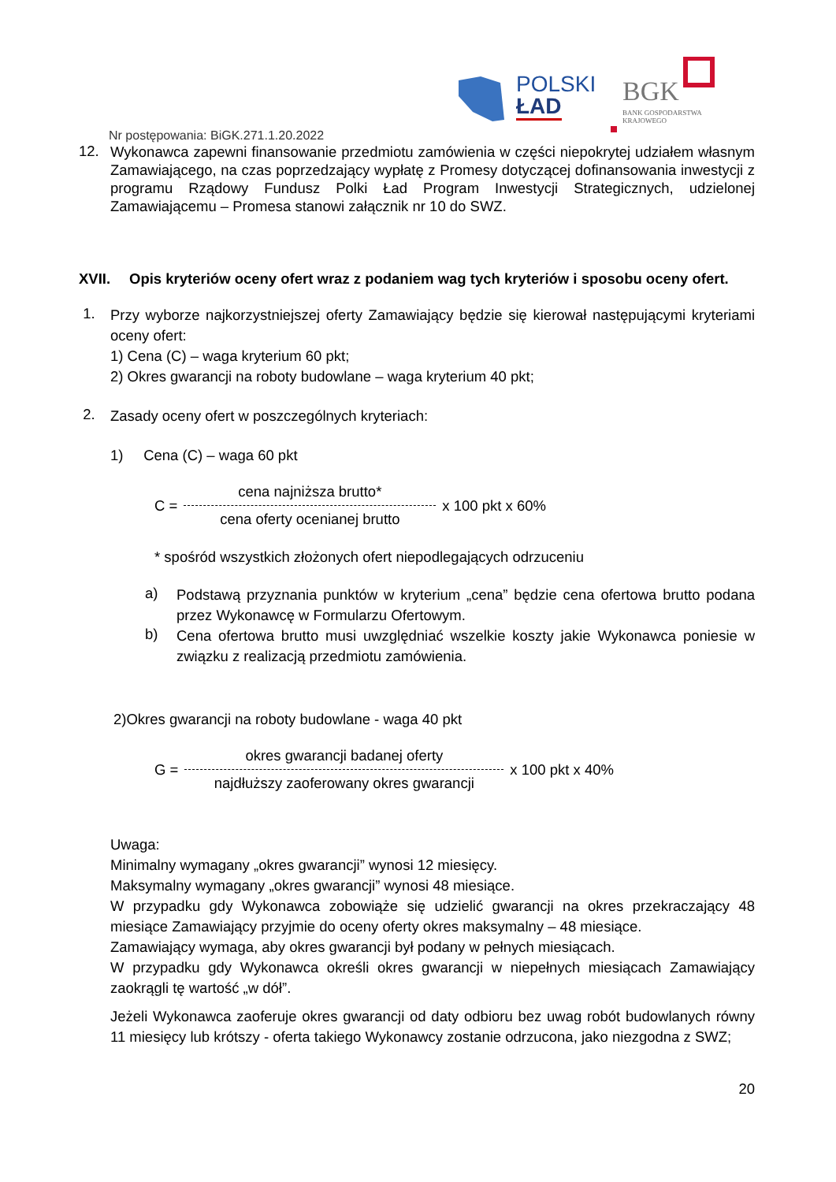POLSKI
ŁAD
BGK
BANK GOSPODARSTWA
KRAJOWEGO
Nr postępowania: BiGK.271.1.20.2022
12. Wykonawca zapewni finansowanie przedmiotu zamówienia w części niepokrytej udziałem własnym Zamawiającego, na czas poprzedzający wypłatę z Promesy dotyczącej dofinansowania inwestycji z programu Rządowy Fundusz Polki Ład Program Inwestycji Strategicznych, udzielonej Zamawiającemu – Promesa stanowi załącznik nr 10 do SWZ.
XVII. Opis kryteriów oceny ofert wraz z podaniem wag tych kryteriów i sposobu oceny ofert.
1. Przy wyborze najkorzystniejszej oferty Zamawiający będzie się kierował następującymi kryteriami oceny ofert:
1) Cena (C) – waga kryterium 60 pkt;
2) Okres gwarancji na roboty budowlane – waga kryterium 40 pkt;
2. Zasady oceny ofert w poszczególnych kryteriach:
1) Cena (C) – waga 60 pkt
C =
cena najniższa brutto*
cena oferty ocenianej brutto
x 100 pkt x 60%
* spośród wszystkich złożonych ofert niepodlegających odrzuceniu
a) Podstawą przyznania punktów w kryterium „cena” będzie cena ofertowa brutto podana przez Wykonawcę w Formularzu Ofertowym.
b) Cena ofertowa brutto musi uwzględniać wszelkie koszty jakie Wykonawca poniesie w związku z realizacją przedmiotu zamówienia.
2)Okres gwarancji na roboty budowlane - waga 40 pkt
G =
okres gwarancji badanej oferty
najdłuższy zaoferowany okres gwarancji
x 100 pkt x 40%
Uwaga:
Minimalny wymagany „okres gwarancji” wynosi 12 miesięcy.
Maksymalny wymagany „okres gwarancji” wynosi 48 miesiące.
W przypadku gdy Wykonawca zobowiąże się udzielić gwarancji na okres przekraczający 48 miesiące Zamawiający przyjmie do oceny oferty okres maksymalny – 48 miesiące.
Zamawiający wymaga, aby okres gwarancji był podany w pełnych miesiącach.
W przypadku gdy Wykonawca określi okres gwarancji w niepełnych miesiącach Zamawiający zaokrągli tę wartość „w dół”.
Jeżeli Wykonawca zaoferuje okres gwarancji od daty odbioru bez uwag robót budowlanych równy 11 miesięcy lub krótszy - oferta takiego Wykonawcy zostanie odrzucona, jako niezgodna z SWZ;
20